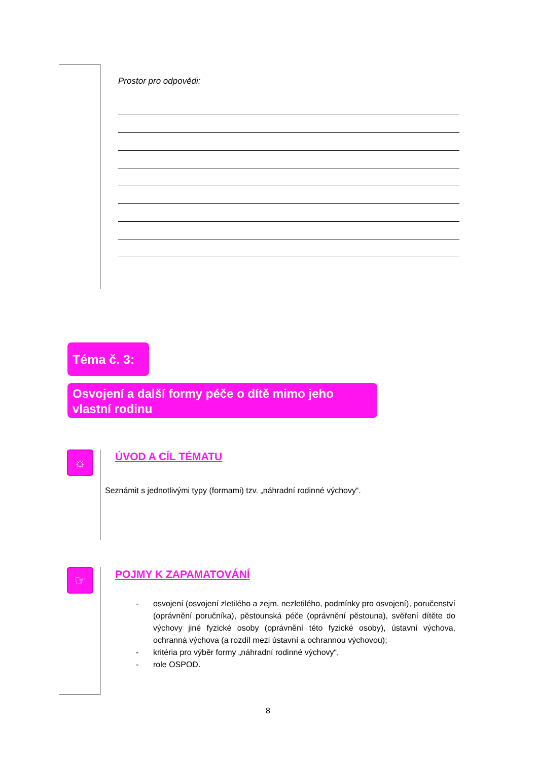Prostor pro odpovědi:
Téma č. 3:
Osvojení a další formy péče o dítě mimo jeho vlastní rodinu
☼ ÚVOD A CÍL TÉMATU
Seznámit s jednotlivými typy (formami) tzv. „náhradní rodinné výchovy“.
☞ POJMY K ZAPAMATOVÁNÍ
- osvojení (osvojení zletilého a zejm. nezletilého, podmínky pro osvojení), poručenství (oprávnění poručníka), pěstounská péče (oprávnění pěstouna), svěření dítěte do výchovy jiné fyzické osoby (oprávnění této fyzické osoby), ústavní výchova, ochranná výchova (a rozdíl mezi ústavní a ochrannou výchovou);
- kritéria pro výběr formy „náhradní rodinné výchovy“,
- role OSPOD.
8